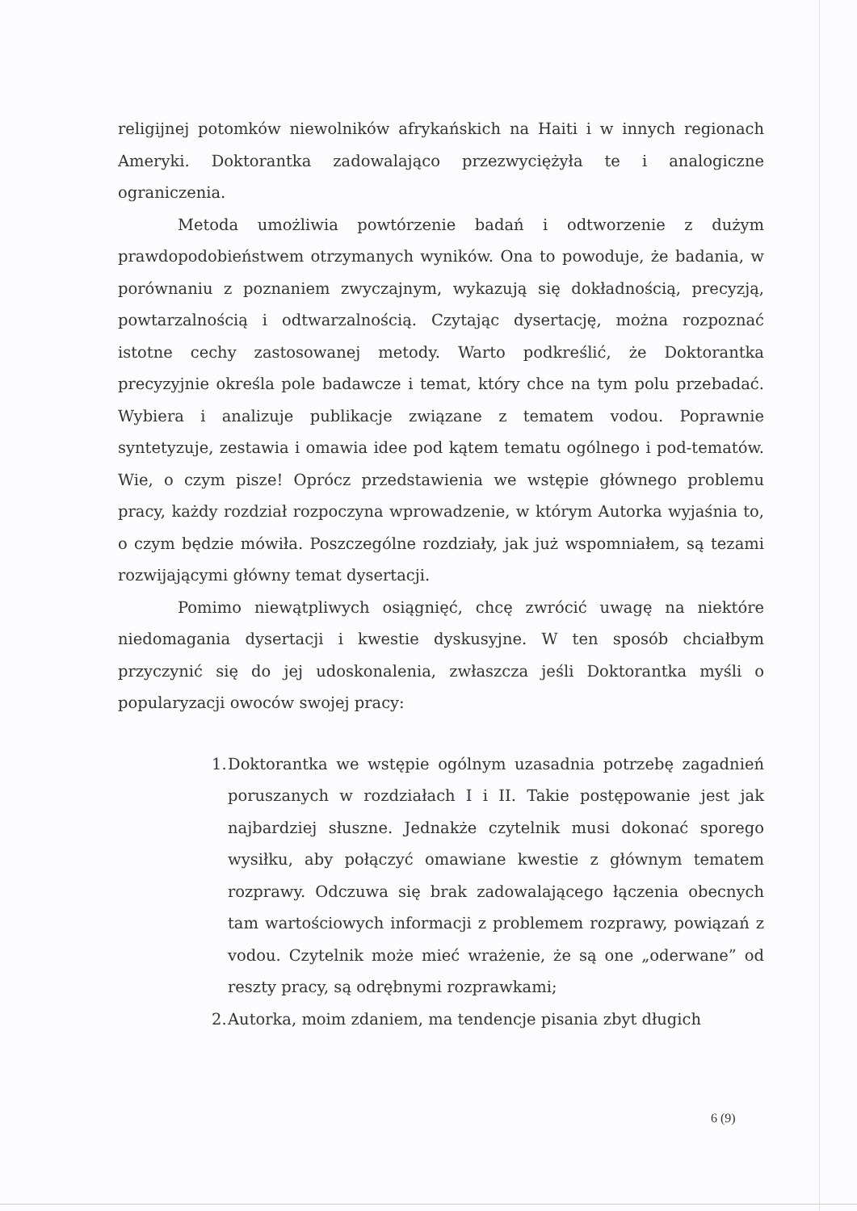religijnej potomków niewolników afrykańskich na Haiti i w innych regionach Ameryki. Doktorantka zadowalająco przezwyciężyła te i analogiczne ograniczenia.
Metoda umożliwia powtórzenie badań i odtworzenie z dużym prawdopodobieństwem otrzymanych wyników. Ona to powoduje, że badania, w porównaniu z poznaniem zwyczajnym, wykazują się dokładnością, precyzją, powtarzalnością i odtwarzalnością. Czytając dysertację, można rozpoznać istotne cechy zastosowanej metody. Warto podkreślić, że Doktorantka precyzyjnie określa pole badawcze i temat, który chce na tym polu przebadać. Wybiera i analizuje publikacje związane z tematem vodou. Poprawnie syntetyzuje, zestawia i omawia idee pod kątem tematu ogólnego i pod-tematów. Wie, o czym pisze! Oprócz przedstawienia we wstępie głównego problemu pracy, każdy rozdział rozpoczyna wprowadzenie, w którym Autorka wyjaśnia to, o czym będzie mówiła. Poszczególne rozdziały, jak już wspomniałem, są tezami rozwijającymi główny temat dysertacji.
Pomimo niewątpliwych osiągnięć, chcę zwrócić uwagę na niektóre niedomagania dysertacji i kwestie dyskusyjne. W ten sposób chciałbym przyczynić się do jej udoskonalenia, zwłaszcza jeśli Doktorantka myśli o popularyzacji owoców swojej pracy:
1. Doktorantka we wstępie ogólnym uzasadnia potrzebę zagadnień poruszanych w rozdziałach I i II. Takie postępowanie jest jak najbardziej słuszne. Jednakże czytelnik musi dokonać sporego wysiłku, aby połączyć omawiane kwestie z głównym tematem rozprawy. Odczuwa się brak zadowalającego łączenia obecnych tam wartościowych informacji z problemem rozprawy, powiązań z vodou. Czytelnik może mieć wrażenie, że są one „oderwane” od reszty pracy, są odrębnymi rozprawkami;
2. Autorka, moim zdaniem, ma tendencje pisania zbyt długich
6 (9)